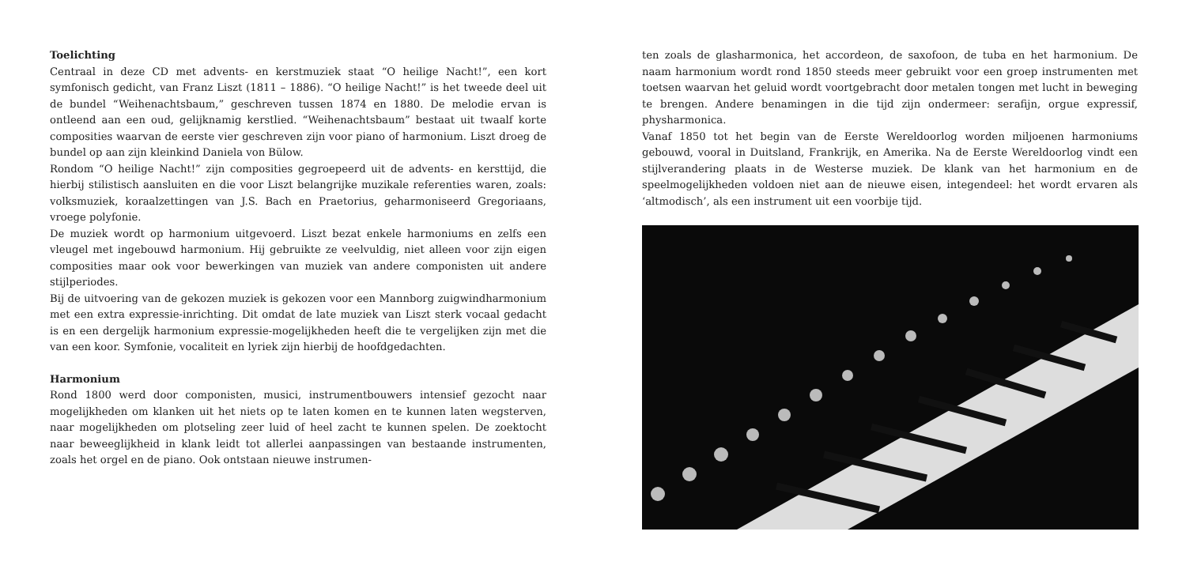Toelichting
Centraal in deze CD met advents- en kerstmuziek staat “O heilige Nacht!”, een kort symfonisch gedicht, van Franz Liszt (1811 – 1886). “O heilige Nacht!” is het tweede deel uit de bundel “Weihenachtsbaum,” geschreven tussen 1874 en 1880. De melodie ervan is ontleend aan een oud, gelijknamig kerstlied. “Weihenachtsbaum” bestaat uit twaalf korte composities waarvan de eerste vier geschreven zijn voor piano of harmonium. Liszt droeg de bundel op aan zijn kleinkind Daniela von Bülow.
Rondom “O heilige Nacht!” zijn composities gegroepeerd uit de advents- en kersttijd, die hierbij stilistisch aansluiten en die voor Liszt belangrijke muzikale referenties waren, zoals: volksmuziek, koraalzettingen van J.S. Bach en Praetorius, geharmoniseerd Gregoriaans, vroege polyfonie.
De muziek wordt op harmonium uitgevoerd. Liszt bezat enkele harmoniums en zelfs een vleugel met ingebouwd harmonium. Hij gebruikte ze veelvuldig, niet alleen voor zijn eigen composities maar ook voor bewerkingen van muziek van andere componisten uit andere stijlperiodes.
Bij de uitvoering van de gekozen muziek is gekozen voor een Mannborg zuigwindharmonium met een extra expressie-inrichting. Dit omdat de late muziek van Liszt sterk vocaal gedacht is en een dergelijk harmonium expressie-mogelijkheden heeft die te vergelijken zijn met die van een koor. Symfonie, vocaliteit en lyriek zijn hierbij de hoofdgedachten.
Harmonium
Rond 1800 werd door componisten, musici, instrumentbouwers intensief gezocht naar mogelijkheden om klanken uit het niets op te laten komen en te kunnen laten wegsterven, naar mogelijkheden om plotseling zeer luid of heel zacht te kunnen spelen. De zoektocht naar beweeglijkheid in klank leidt tot allerlei aanpassingen van bestaande instrumenten, zoals het orgel en de piano. Ook ontstaan nieuwe instrumen-
ten zoals de glasharmonica, het accordeon, de saxofoon, de tuba en het harmonium. De naam harmonium wordt rond 1850 steeds meer gebruikt voor een groep instrumenten met toetsen waarvan het geluid wordt voortgebracht door metalen tongen met lucht in beweging te brengen. Andere benamingen in die tijd zijn ondermeer: serafijn, orgue expressif, physharmonica.
Vanaf 1850 tot het begin van de Eerste Wereldoorlog worden miljoenen harmoniums gebouwd, vooral in Duitsland, Frankrijk, en Amerika. Na de Eerste Wereldoorlog vindt een stijlverandering plaats in de Westerse muziek. De klank van het harmonium en de speelmogelijkheden voldoen niet aan de nieuwe eisen, integendeel: het wordt ervaren als ‘altmodisch’, als een instrument uit een voorbije tijd.